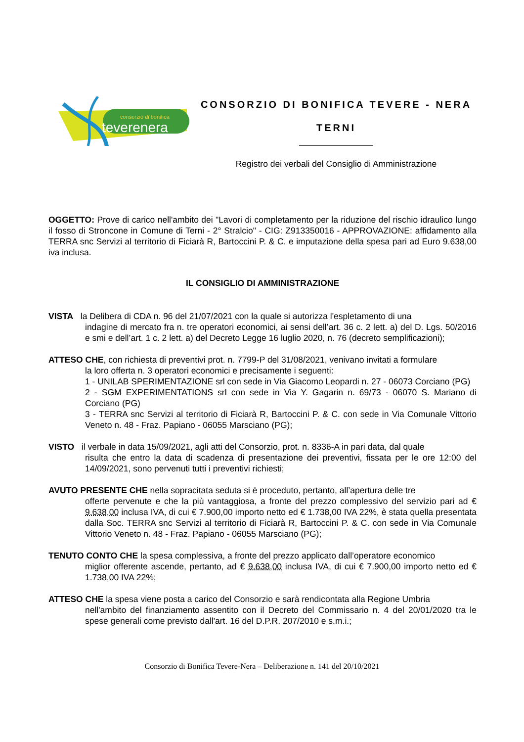consorzio di bonifica
teverenera
CONSORZIO DI BONIFICA TEVERE - NERA
TERNI
Registro dei verbali del Consiglio di Amministrazione
OGGETTO: Prove di carico nell'ambito dei "Lavori di completamento per la riduzione del rischio idraulico lungo il fosso di Stroncone in Comune di Terni - 2° Stralcio" - CIG: Z913350016 - APPROVAZIONE: affidamento alla TERRA snc Servizi al territorio di Ficiarà R, Bartoccini P. & C. e imputazione della spesa pari ad Euro 9.638,00 iva inclusa.
IL CONSIGLIO DI AMMINISTRAZIONE
VISTA la Delibera di CDA n. 96 del 21/07/2021 con la quale si autorizza l'espletamento di una
indagine di mercato fra n. tre operatori economici, ai sensi dell’art. 36 c. 2 lett. a) del D. Lgs. 50/2016 e smi e dell’art. 1 c. 2 lett. a) del Decreto Legge 16 luglio 2020, n. 76 (decreto semplificazioni);
ATTESO CHE, con richiesta di preventivi prot. n. 7799-P del 31/08/2021, venivano invitati a formulare
la loro offerta n. 3 operatori economici e precisamente i seguenti:
1 - UNILAB SPERIMENTAZIONE srl con sede in Via Giacomo Leopardi n. 27 - 06073 Corciano (PG)
2 - SGM EXPERIMENTATIONS srl con sede in Via Y. Gagarin n. 69/73 - 06070 S. Mariano di Corciano (PG)
3 - TERRA snc Servizi al territorio di Ficiarà R, Bartoccini P. & C. con sede in Via Comunale Vittorio Veneto n. 48 - Fraz. Papiano - 06055 Marsciano (PG);
VISTO il verbale in data 15/09/2021, agli atti del Consorzio, prot. n. 8336-A in pari data, dal quale
risulta che entro la data di scadenza di presentazione dei preventivi, fissata per le ore 12:00 del 14/09/2021, sono pervenuti tutti i preventivi richiesti;
AVUTO PRESENTE CHE nella sopracitata seduta si è proceduto, pertanto, all’apertura delle tre
offerte pervenute e che la più vantaggiosa, a fronte del prezzo complessivo del servizio pari ad € 9.638,00 inclusa IVA, di cui € 7.900,00 importo netto ed € 1.738,00 IVA 22%, è stata quella presentata dalla Soc. TERRA snc Servizi al territorio di Ficiarà R, Bartoccini P. & C. con sede in Via Comunale Vittorio Veneto n. 48 - Fraz. Papiano - 06055 Marsciano (PG);
TENUTO CONTO CHE la spesa complessiva, a fronte del prezzo applicato dall’operatore economico
miglior offerente ascende, pertanto, ad € 9.638,00 inclusa IVA, di cui € 7.900,00 importo netto ed € 1.738,00 IVA 22%;
ATTESO CHE la spesa viene posta a carico del Consorzio e sarà rendicontata alla Regione Umbria
nell'ambito del finanziamento assentito con il Decreto del Commissario n. 4 del 20/01/2020 tra le spese generali come previsto dall'art. 16 del D.P.R. 207/2010 e s.m.i.;
Consorzio di Bonifica Tevere-Nera – Deliberazione n. 141 del 20/10/2021